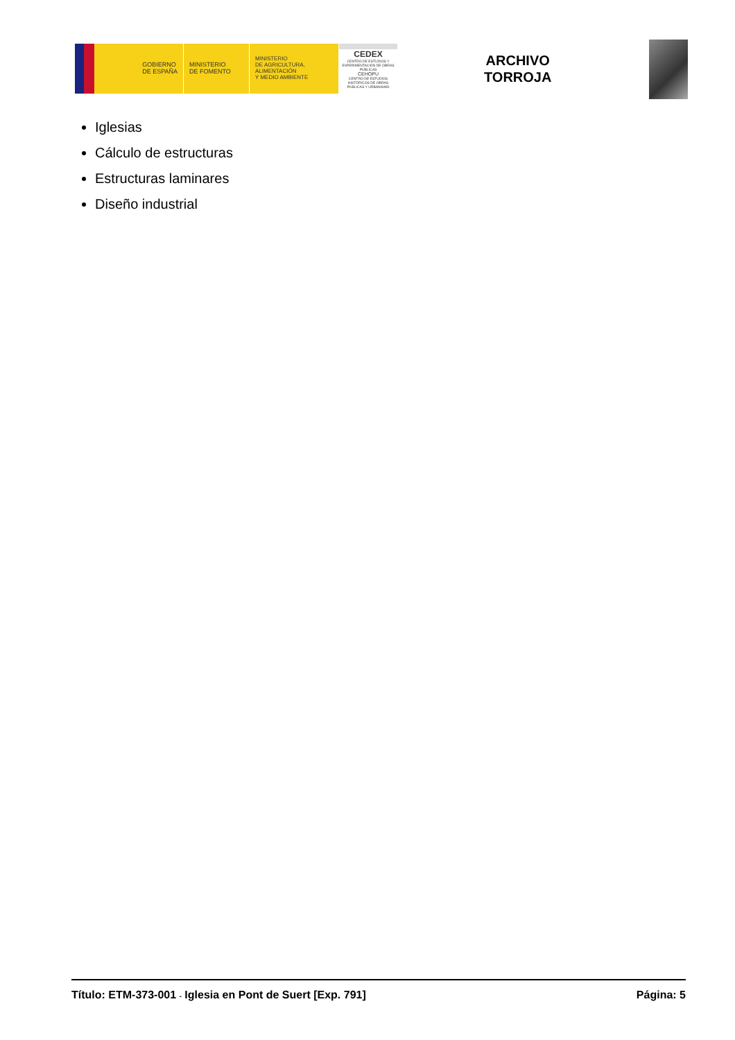GOBIERNO
DE ESPAÑA
MINISTERIO
DE FOMENTO
MINISTERIO
DE AGRICULTURA, ALIMENTACIÓN
Y MEDIO AMBIENTE
CEDEX
CENTRO DE ESTUDIOS Y EXPERIMENTACIÓN DE OBRAS PÚBLICAS
CEHOPU
CENTRO DE ESTUDIOS HISTÓRICOS DE OBRAS PÚBLICAS Y URBANISMO
ARCHIVO
TORROJA
Iglesias
Cálculo de estructuras
Estructuras laminares
Diseño industrial
Título: ETM-373-001 - Iglesia en Pont de Suert [Exp. 791] Página: 5